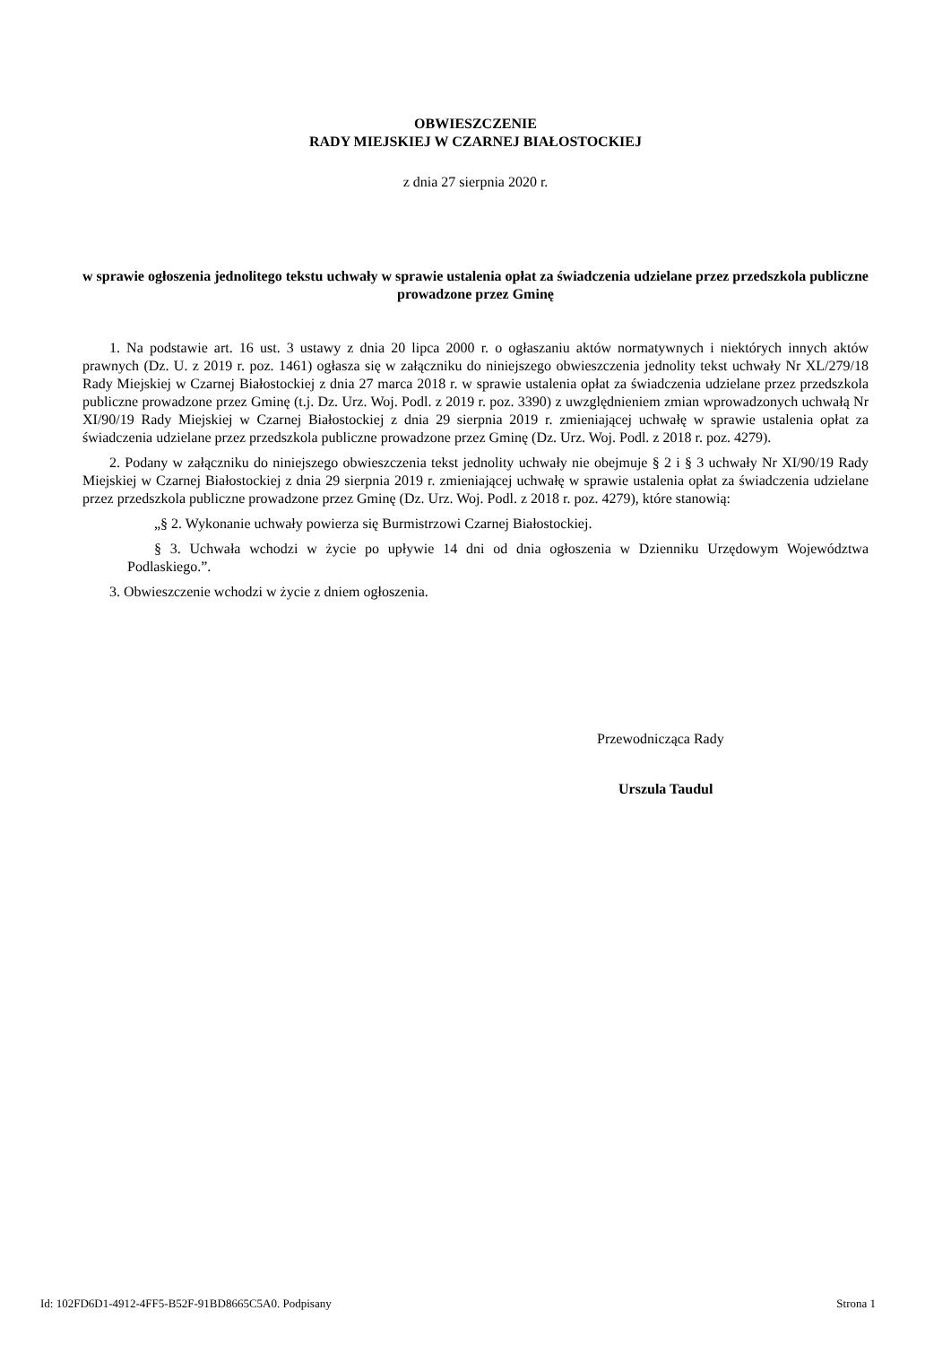OBWIESZCZENIE
RADY MIEJSKIEJ W CZARNEJ BIAŁOSTOCKIEJ
z dnia 27 sierpnia 2020 r.
w sprawie ogłoszenia jednolitego tekstu uchwały w sprawie ustalenia opłat za świadczenia udzielane przez przedszkola publiczne prowadzone przez Gminę
1. Na podstawie art. 16 ust. 3 ustawy z dnia 20 lipca 2000 r. o ogłaszaniu aktów normatywnych i niektórych innych aktów prawnych (Dz. U. z 2019 r. poz. 1461) ogłasza się w załączniku do niniejszego obwieszczenia jednolity tekst uchwały Nr XL/279/18 Rady Miejskiej w Czarnej Białostockiej z dnia 27 marca 2018 r. w sprawie ustalenia opłat za świadczenia udzielane przez przedszkola publiczne prowadzone przez Gminę (t.j. Dz. Urz. Woj. Podl. z 2019 r. poz. 3390) z uwzględnieniem zmian wprowadzonych uchwałą Nr XI/90/19 Rady Miejskiej w Czarnej Białostockiej z dnia 29 sierpnia 2019 r. zmieniającej uchwałę w sprawie ustalenia opłat za świadczenia udzielane przez przedszkola publiczne prowadzone przez Gminę (Dz. Urz. Woj. Podl. z 2018 r. poz. 4279).
2. Podany w załączniku do niniejszego obwieszczenia tekst jednolity uchwały nie obejmuje § 2 i § 3 uchwały Nr XI/90/19 Rady Miejskiej w Czarnej Białostockiej z dnia 29 sierpnia 2019 r. zmieniającej uchwałę w sprawie ustalenia opłat za świadczenia udzielane przez przedszkola publiczne prowadzone przez Gminę (Dz. Urz. Woj. Podl. z 2018 r. poz. 4279), które stanowią:
„§ 2. Wykonanie uchwały powierza się Burmistrzowi Czarnej Białostockiej.
§ 3. Uchwała wchodzi w życie po upływie 14 dni od dnia ogłoszenia w Dzienniku Urzędowym Województwa Podlaskiego.”.
3. Obwieszczenie wchodzi w życie z dniem ogłoszenia.
Przewodnicząca Rady
Urszula Taudul
Id: 102FD6D1-4912-4FF5-B52F-91BD8665C5A0. Podpisany Strona 1